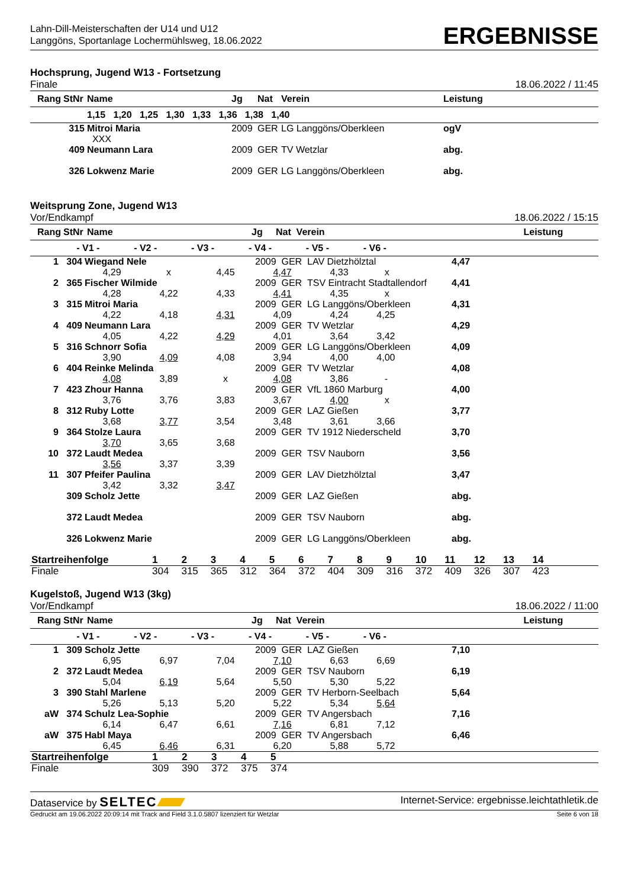Lahn-Dill-Meisterschaften der U14 und U12
Langgöns, Sportanlage Lochermühlsweg, 18.06.2022
ERGEBNISSE
Hochsprung, Jugend W13 - Fortsetzung
Finale 18.06.2022 / 11:45
| Rang | StNr | Name | Jg | Nat | Verein | Leistung |
| --- | --- | --- | --- | --- | --- | --- |
| | | 1,15 1,20 1,25 1,30 1,33 1,36 1,38 1,40 | | | | |
| | 315 | Mitroi Maria | 2009 | GER | LG Langgöns/Oberkleen | ogV |
| | | XXX | | | | |
| | 409 | Neumann Lara | 2009 | GER | TV Wetzlar | abg. |
| | 326 | Lokwenz Marie | 2009 | GER | LG Langgöns/Oberkleen | abg. |
Weitsprung Zone, Jugend W13
Vor/Endkampf 18.06.2022 / 15:15
| Rang | StNr | Name Jg Nat Verein | Leistung |
| --- | --- | --- | --- |
| | - V1 - - V2 - - V3 - - V4 - - V5 - - V6 - | | |
| 1 | 304 | Wiegand Nele | | | 2009 GER LAV Dietzhölztal | | | 4,47 |
| | | 4,29 | x | 4,45 | 4,47 | 4,33 | x | |
| 2 | 365 | Fischer Wilmide | | | 2009 GER TSV Eintracht Stadtallendorf | | | 4,41 |
| | | 4,28 | 4,22 | 4,33 | 4,41 | 4,35 | x | |
| 3 | 315 | Mitroi Maria | | | 2009 GER LG Langgöns/Oberkleen | | | 4,31 |
| | | 4,22 | 4,18 | 4,31 | 4,09 | 4,24 | 4,25 | |
| 4 | 409 | Neumann Lara | | | 2009 GER TV Wetzlar | | | 4,29 |
| | | 4,05 | 4,22 | 4,29 | 4,01 | 3,64 | 3,42 | |
| 5 | 316 | Schnorr Sofia | | | 2009 GER LG Langgöns/Oberkleen | | | 4,09 |
| | | 3,90 | 4,09 | 4,08 | 3,94 | 4,00 | 4,00 | |
| 6 | 404 | Reinke Melinda | | | 2009 GER TV Wetzlar | | | 4,08 |
| | | 4,08 | 3,89 | x | 4,08 | 3,86 | - | |
| 7 | 423 | Zhour Hanna | | | 2009 GER VfL 1860 Marburg | | | 4,00 |
| | | 3,76 | 3,76 | 3,83 | 3,67 | 4,00 | x | |
| 8 | 312 | Ruby Lotte | | | 2009 GER LAZ Gießen | | | 3,77 |
| | | 3,68 | 3,77 | 3,54 | 3,48 | 3,61 | 3,66 | |
| 9 | 364 | Stolze Laura | | | 2009 GER TV 1912 Niederscheld | | | 3,70 |
| | | 3,70 | 3,65 | 3,68 | | | | |
| 10 | 372 | Laudt Medea | | | 2009 GER TSV Nauborn | | | 3,56 |
| | | 3,56 | 3,37 | 3,39 | | | | |
| 11 | 307 | Pfeifer Paulina | | | 2009 GER LAV Dietzhölztal | | | 3,47 |
| | | 3,42 | 3,32 | 3,47 | | | | |
| | 309 | Scholz Jette | | | 2009 GER LAZ Gießen | | | abg. |
| | 372 | Laudt Medea | | | 2009 GER TSV Nauborn | | | abg. |
| | 326 | Lokwenz Marie | | | 2009 GER LG Langgöns/Oberkleen | | | abg. |
| Startreihenfolge | 1 | 2 | 3 | 4 | 5 | 6 | 7 | 8 | 9 | 10 | 11 | 12 | 13 | 14 | |
| Finale | 304 | 315 | 365 | 312 | 364 | 372 | 404 | 309 | 316 | 372 | 409 | 326 | 307 | 423 | |
Kugelstoß, Jugend W13 (3kg)
Vor/Endkampf 18.06.2022 / 11:00
| Rang | StNr | Name Jg Nat Verein | Leistung |
| --- | --- | --- | --- |
| | - V1 - - V2 - - V3 - - V4 - - V5 - - V6 - | | |
| 1 | 309 | Scholz Jette | | | 2009 GER LAZ Gießen | | | 7,10 |
| | | 6,95 | 6,97 | 7,04 | 7,10 | 6,63 | 6,69 | |
| 2 | 372 | Laudt Medea | | | 2009 GER TSV Nauborn | | | 6,19 |
| | | 5,04 | 6,19 | 5,64 | 5,50 | 5,30 | 5,22 | |
| 3 | 390 | Stahl Marlene | | | 2009 GER TV Herborn-Seelbach | | | 5,64 |
| | | 5,26 | 5,13 | 5,20 | 5,22 | 5,34 | 5,64 | |
| aW | 374 | Schulz Lea-Sophie | | | 2009 GER TV Angersbach | | | 7,16 |
| | | 6,14 | 6,47 | 6,61 | 7,16 | 6,81 | 7,12 | |
| aW | 375 | Habl Maya | | | 2009 GER TV Angersbach | | | 6,46 |
| | | 6,45 | 6,46 | 6,31 | 6,20 | 5,88 | 5,72 | |
| Startreihenfolge | 1 | 2 | 3 | 4 | 5 | |
| Finale | 309 | 390 | 372 | 375 | 374 | |
Dataservice by SELTEC Internet-Service: ergebnisse.leichtathletik.de
Gedruckt am 19.06.2022 20:09:14 mit Track and Field 3.1.0.5807 lizenziert für Wetzlar Seite 6 von 18